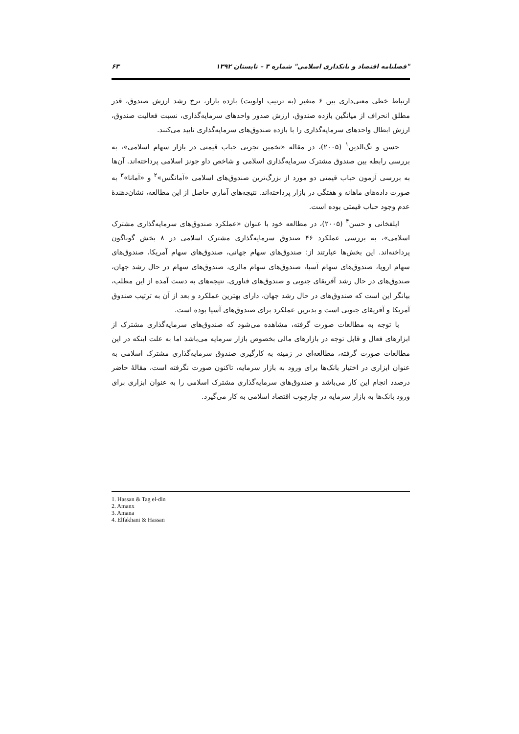"فصلنامه اقتصاد و بانکداری اسلامی" شماره ۳ – تابستان ۱۳۹۲ ۶۳
ارتباط خطی معنی‌داری بین ۶ متغیر (به ترتیب اولویت) بازده بازار، نرخ رشد ارزش صندوق، قدر مطلق انحراف از میانگین بازده صندوق، ارزش صدور واحدهای سرمایه‌گذاری، نسبت فعالیت صندوق، ارزش ابطال واحدهای سرمایه‌گذاری را با بازده صندوق‌های سرمایه‌گذاری تأیید می‌کنند.
حسن و تگ‌الدین<sup>۱</sup> (۲۰۰۵)، در مقاله «تخمین تجربی حباب قیمتی در بازار سهام اسلامی»، به بررسی رابطه بین صندوق مشترک سرمایه‌گذاری اسلامی و شاخص داو جونز اسلامی پرداخته‌اند. آن‌ها به بررسی آزمون حباب قیمتی دو مورد از بزرگ‌ترین صندوق‌های اسلامی «آمانگس»<sup>۲</sup> و «آمانا»<sup>۳</sup> به صورت داده‌های ماهانه و هفتگی در بازار پرداخته‌اند. نتیجه‌های آماری حاصل از این مطالعه، نشان‌دهندهٔ عدم وجود حباب قیمتی بوده است.
ایلفخانی و حسن<sup>۴</sup> (۲۰۰۵)، در مطالعه خود با عنوان «عملکرد صندوق‌های سرمایه‌گذاری مشترک اسلامی»، به بررسی عملکرد ۴۶ صندوق سرمایه‌گذاری مشترک اسلامی در ۸ بخش گوناگون پرداخته‌اند. این بخش‌ها عبارتند از: صندوق‌های سهام جهانی، صندوق‌های سهام آمریکا، صندوق‌های سهام اروپا، صندوق‌های سهام آسیا، صندوق‌های سهام مالزی، صندوق‌های سهام در حال رشد جهان، صندوق‌های در حال رشد آفریقای جنوبی و صندوق‌های فناوری. نتیجه‌های به دست آمده از این مطلب، بیانگر این است که صندوق‌های در حال رشد جهان، دارای بهترین عملکرد و بعد از آن به ترتیب صندوق آمریکا و آفریقای جنوبی است و بدترین عملکرد برای صندوق‌های آسیا بوده است.
با توجه به مطالعات صورت گرفته، مشاهده می‌شود که صندوق‌های سرمایه‌گذاری مشترک از ابزارهای فعال و قابل توجه در بازارهای مالی بخصوص بازار سرمایه می‌باشد اما به علت اینکه در این مطالعات صورت گرفته، مطالعه‌ای در زمینه به کارگیری صندوق سرمایه‌گذاری مشترک اسلامی به عنوان ابزاری در اختیار بانک‌ها برای ورود به بازار سرمایه، تاکنون صورت نگرفته است، مقالهٔ حاضر درصدد انجام این کار می‌باشد و صندوق‌های سرمایه‌گذاری مشترک اسلامی را به عنوان ابزاری برای ورود بانک‌ها به بازار سرمایه در چارچوب اقتصاد اسلامی به کار می‌گیرد.
1. Hassan & Tag el-din
2. Amanx
3. Amana
4. Elfakhani & Hassan